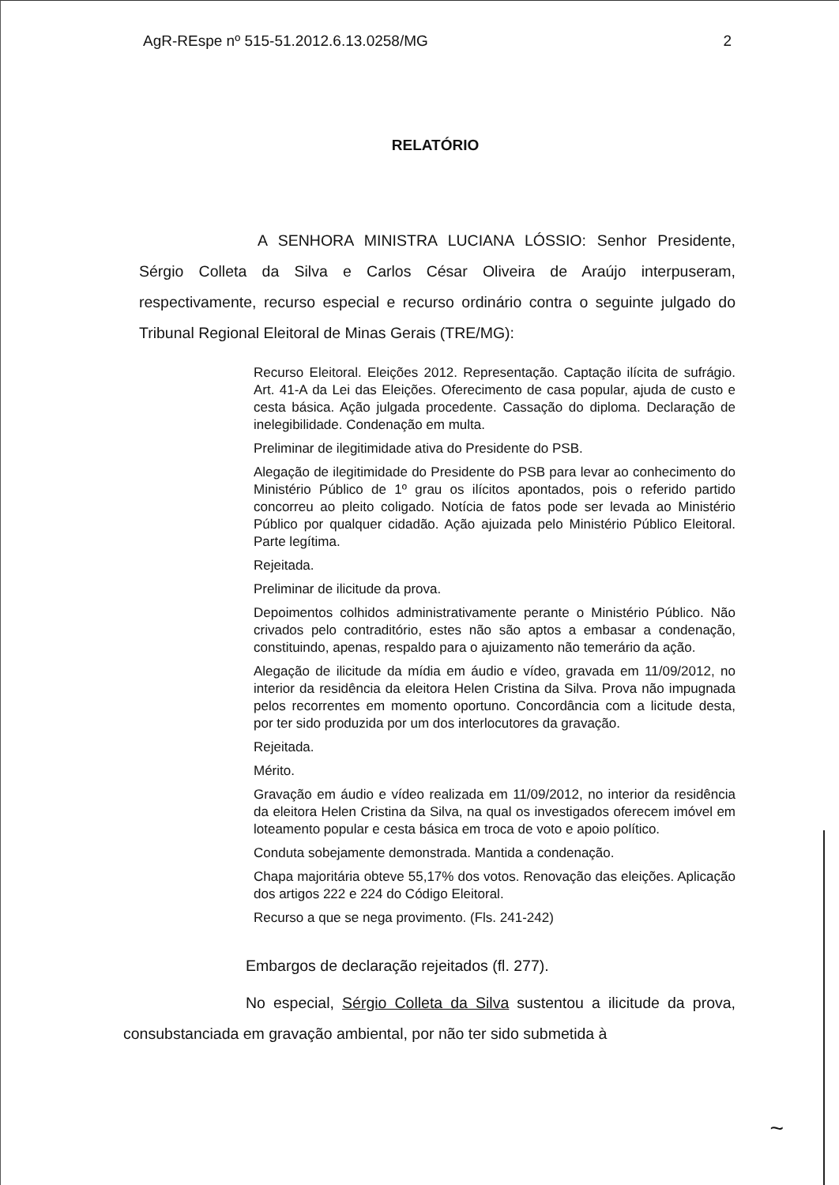AgR-REspe nº 515-51.2012.6.13.0258/MG 2
RELATÓRIO
A SENHORA MINISTRA LUCIANA LÓSSIO: Senhor Presidente, Sérgio Colleta da Silva e Carlos César Oliveira de Araújo interpuseram, respectivamente, recurso especial e recurso ordinário contra o seguinte julgado do Tribunal Regional Eleitoral de Minas Gerais (TRE/MG):
Recurso Eleitoral. Eleições 2012. Representação. Captação ilícita de sufrágio. Art. 41-A da Lei das Eleições. Oferecimento de casa popular, ajuda de custo e cesta básica. Ação julgada procedente. Cassação do diploma. Declaração de inelegibilidade. Condenação em multa.
Preliminar de ilegitimidade ativa do Presidente do PSB.
Alegação de ilegitimidade do Presidente do PSB para levar ao conhecimento do Ministério Público de 1º grau os ilícitos apontados, pois o referido partido concorreu ao pleito coligado. Notícia de fatos pode ser levada ao Ministério Público por qualquer cidadão. Ação ajuizada pelo Ministério Público Eleitoral. Parte legítima.
Rejeitada.
Preliminar de ilicitude da prova.
Depoimentos colhidos administrativamente perante o Ministério Público. Não crivados pelo contraditório, estes não são aptos a embasar a condenação, constituindo, apenas, respaldo para o ajuizamento não temerário da ação.
Alegação de ilicitude da mídia em áudio e vídeo, gravada em 11/09/2012, no interior da residência da eleitora Helen Cristina da Silva. Prova não impugnada pelos recorrentes em momento oportuno. Concordância com a licitude desta, por ter sido produzida por um dos interlocutores da gravação.
Rejeitada.
Mérito.
Gravação em áudio e vídeo realizada em 11/09/2012, no interior da residência da eleitora Helen Cristina da Silva, na qual os investigados oferecem imóvel em loteamento popular e cesta básica em troca de voto e apoio político.
Conduta sobejamente demonstrada. Mantida a condenação.
Chapa majoritária obteve 55,17% dos votos. Renovação das eleições. Aplicação dos artigos 222 e 224 do Código Eleitoral.
Recurso a que se nega provimento. (Fls. 241-242)
Embargos de declaração rejeitados (fl. 277).
No especial, Sérgio Colleta da Silva sustentou a ilicitude da prova, consubstanciada em gravação ambiental, por não ter sido submetida à
~